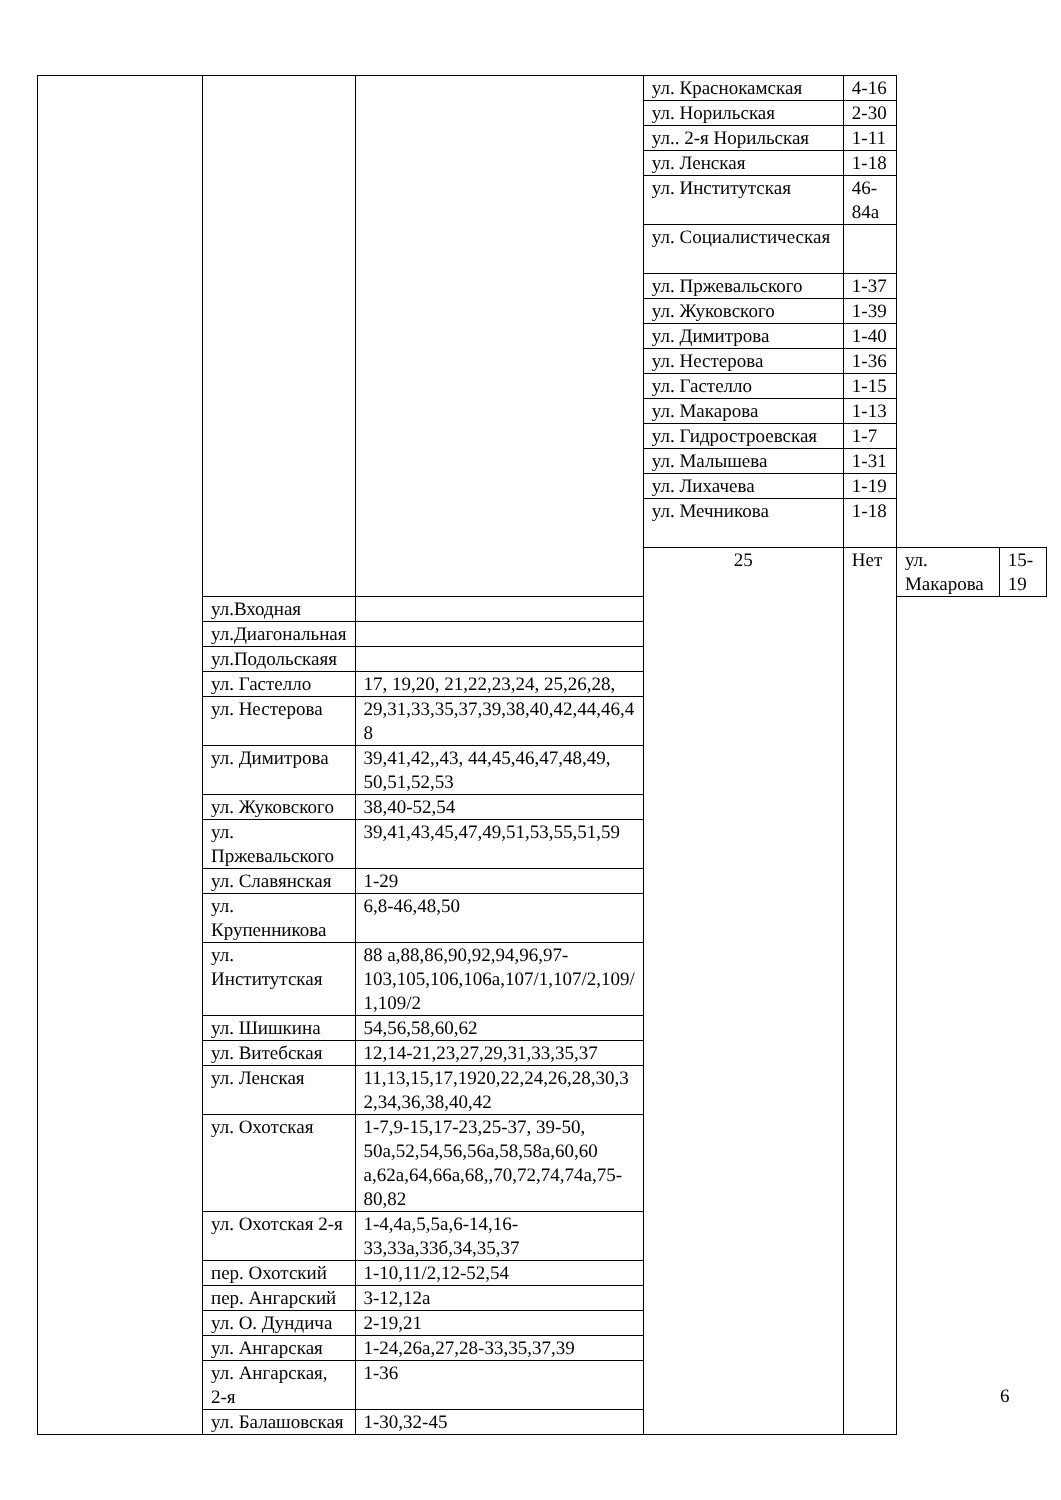| | | | ул. Краснокамская | 4-16 | | |
| | | | ул. Норильская | 2-30 | | |
| | | | ул.. 2-я Норильская | 1-11 | | |
| | | | ул. Ленская | 1-18 | | |
| | | | ул. Институтская | 46-84а | | |
| | | | ул. Социалистическая | | | |
| | | | ул. Пржевальского | 1-37 | | |
| | | | ул. Жуковского | 1-39 | | |
| | | | ул. Димитрова | 1-40 | | |
| | | | ул. Нестерова | 1-36 | | |
| | | | ул. Гастелло | 1-15 | | |
| | | | ул. Макарова | 1-13 | | |
| | | | ул. Гидростроевская | 1-7 | | |
| | | | ул. Малышева | 1-31 | | |
| | | | ул. Лихачева | 1-19 | | |
| | | | ул. Мечникова | 1-18 | | |
| | | | 25 | Нет | ул. Макарова | 15-19 |
| | ул.Входная | | | | | |
| | ул.Диагональная | | | | | |
| | ул.Подольскаяя | | | | | |
| | ул. Гастелло | 17, 19,20, 21,22,23,24, 25,26,28, | | | | |
| | ул. Нестерова | 29,31,33,35,37,39,38,40,42,44,46,4 8 | | | | |
| | ул. Димитрова | 39,41,42,,43, 44,45,46,47,48,49, 50,51,52,53 | | | | |
| | ул. Жуковского | 38,40-52,54 | | | | |
| | ул. Пржевальского | 39,41,43,45,47,49,51,53,55,51,59 | | | | |
| | ул. Славянская | 1-29 | | | | |
| | ул. Крупенникова | 6,8-46,48,50 | | | | |
| | ул. Институтская | 88 а,88,86,90,92,94,96,97-103,105,106,106а,107/1,107/2,109/ 1,109/2 | | | | |
| | ул. Шишкина | 54,56,58,60,62 | | | | |
| | ул. Витебская | 12,14-21,23,27,29,31,33,35,37 | | | | |
| | ул. Ленская | 11,13,15,17,1920,22,24,26,28,30,3 2,34,36,38,40,42 | | | | |
| | ул. Охотская | 1-7,9-15,17-23,25-37, 39-50, 50а,52,54,56,56а,58,58а,60,60 а,62а,64,66а,68,,70,72,74,74а,75-80,82 | | | | |
| | ул. Охотская 2-я | 1-4,4а,5,5а,6-14,16-33,33а,33б,34,35,37 | | | | |
| | пер. Охотский | 1-10,11/2,12-52,54 | | | | |
| | пер. Ангарский | 3-12,12а | | | | |
| | ул. О. Дундича | 2-19,21 | | | | |
| | ул. Ангарская | 1-24,26а,27,28-33,35,37,39 | | | | |
| | ул. Ангарская, 2-я | 1-36 | | | | |
| | ул. Балашовская | 1-30,32-45 | | | | |
6